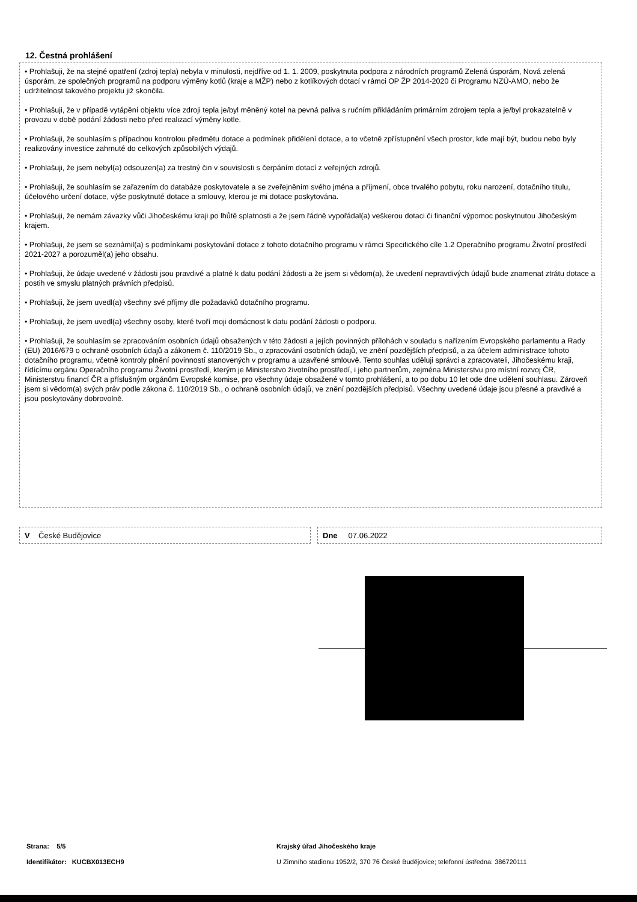12. Čestná prohlášení
• Prohlašuji, že na stejné opatření (zdroj tepla) nebyla v minulosti, nejdříve od 1. 1. 2009, poskytnuta podpora z národních programů Zelená úsporám, Nová zelená úsporám, ze společných programů na podporu výměny kotlů (kraje a MŽP) nebo z kotlíkových dotací v rámci OP ŽP 2014-2020 či Programu NZÚ-AMO, nebo že udržitelnost takového projektu již skončila.
• Prohlašuji, že v případě vytápění objektu více zdroji tepla je/byl měněný kotel na pevná paliva s ručním přikládáním primárním zdrojem tepla a je/byl prokazatelně v provozu v době podání žádosti nebo před realizací výměny kotle.
• Prohlašuji, že souhlasím s případnou kontrolou předmětu dotace a podmínek přidělení dotace, a to včetně zpřístupnění všech prostor, kde mají být, budou nebo byly realizovány investice zahrnuté do celkových způsobilých výdajů.
• Prohlašuji, že jsem nebyl(a) odsouzen(a) za trestný čin v souvislosti s čerpáním dotací z veřejných zdrojů.
• Prohlašuji, že souhlasím se zařazením do databáze poskytovatele a se zveřejněním svého jména a příjmení, obce trvalého pobytu, roku narození, dotačního titulu, účelového určení dotace, výše poskytnuté dotace a smlouvy, kterou je mi dotace poskytována.
• Prohlašuji, že nemám závazky vůči Jihočeskému kraji po lhůtě splatnosti a že jsem řádně vypořádal(a) veškerou dotaci či finanční výpomoc poskytnutou Jihočeským krajem.
• Prohlašuji, že jsem se seznámil(a) s podmínkami poskytování dotace z tohoto dotačního programu v rámci Specifického cíle 1.2 Operačního programu Životní prostředí 2021-2027 a porozuměl(a) jeho obsahu.
• Prohlašuji, že údaje uvedené v žádosti jsou pravdivé a platné k datu podání žádosti a že jsem si vědom(a), že uvedení nepravdivých údajů bude znamenat ztrátu dotace a postih ve smyslu platných právních předpisů.
• Prohlašuji, že jsem uvedl(a) všechny své příjmy dle požadavků dotačního programu.
• Prohlašuji, že jsem uvedl(a) všechny osoby, které tvoří moji domácnost k datu podání žádosti o podporu.
• Prohlašuji, že souhlasím se zpracováním osobních údajů obsažených v této žádosti a jejích povinných přílohách v souladu s nařízením Evropského parlamentu a Rady (EU) 2016/679 o ochraně osobních údajů a zákonem č. 110/2019 Sb., o zpracování osobních údajů, ve znění pozdějších předpisů, a za účelem administrace tohoto dotačního programu, včetně kontroly plnění povinností stanovených v programu a uzavřené smlouvě. Tento souhlas uděluji správci a zpracovateli, Jihočeskému kraji, řídícímu orgánu Operačního programu Životní prostředí, kterým je Ministerstvo životního prostředí, i jeho partnerům, zejména Ministerstvu pro místní rozvoj ČR, Ministerstvu financí ČR a příslušným orgánům Evropské komise, pro všechny údaje obsažené v tomto prohlášení, a to po dobu 10 let ode dne udělení souhlasu. Zároveň jsem si vědom(a) svých práv podle zákona č. 110/2019 Sb., o ochraně osobních údajů, ve znění pozdějších předpisů. Všechny uvedené údaje jsou přesné a pravdivé a jsou poskytovány dobrovolně.
V České Budějovice Dne 07.06.2022
Strana: 5/5
Identifikátor: KUCBX013ECH9
Krajský úřad Jihočeského kraje
U Zimního stadionu 1952/2, 370 76 České Budějovice; telefonní ústředna: 386720111